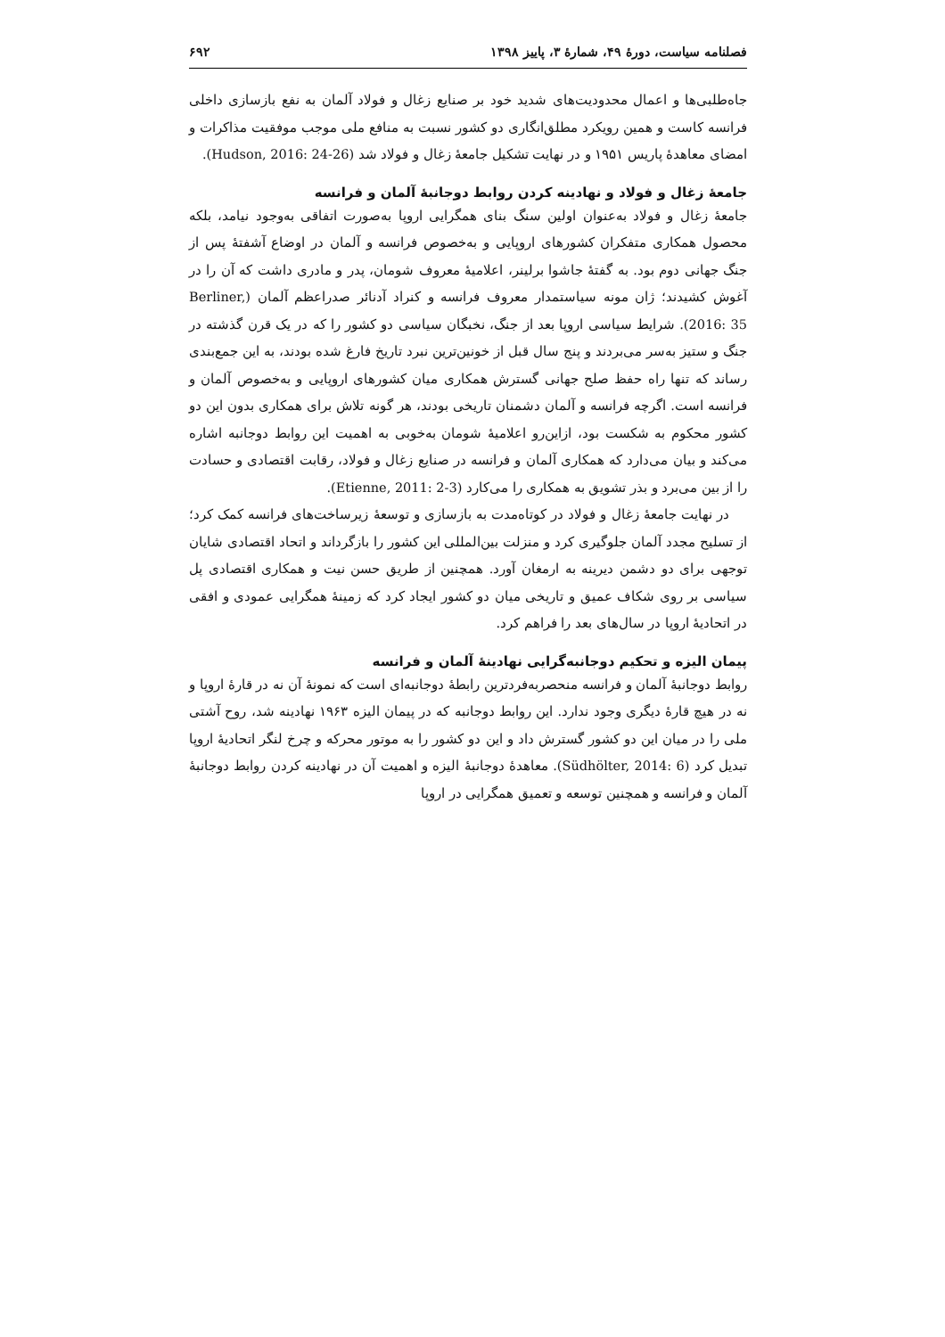فصلنامه سیاست، دورهٔ ۴۹، شمارهٔ ۳، پاییز ۱۳۹۸ ۶۹۲
جاه‌طلبی‌ها و اعمال محدودیت‌های شدید خود بر صنایع زغال و فولاد آلمان به نفع بازسازی داخلی فرانسه کاست و همین رویکرد مطلق‌انگاری دو کشور نسبت به منافع ملی موجب موفقیت مذاکرات و امضای معاهدهٔ پاریس ۱۹۵۱ و در نهایت تشکیل جامعهٔ زغال و فولاد شد (Hudson, 2016: 24-26).
جامعهٔ زغال و فولاد و نهادینه کردن روابط دوجانبهٔ آلمان و فرانسه
جامعهٔ زغال و فولاد به‌عنوان اولین سنگ بنای همگرایی اروپا به‌صورت اتفاقی به‌وجود نیامد، بلکه محصول همکاری متفکران کشورهای اروپایی و به‌خصوص فرانسه و آلمان در اوضاع آشفتهٔ پس از جنگ جهانی دوم بود. به گفتهٔ جاشوا برلینر، اعلامیهٔ معروف شومان، پدر و مادری داشت که آن را در آغوش کشیدند؛ ژان مونه سیاستمدار معروف فرانسه و کنراد آدنائر صدراعظم آلمان (Berliner, 2016: 35). شرایط سیاسی اروپا بعد از جنگ، نخبگان سیاسی دو کشور را که در یک قرن گذشته در جنگ و ستیز به‌سر می‌بردند و پنج سال قبل از خونین‌ترین نبرد تاریخ فارغ شده بودند، به این جمع‌بندی رساند که تنها راه حفظ صلح جهانی گسترش همکاری میان کشورهای اروپایی و به‌خصوص آلمان و فرانسه است. اگرچه فرانسه و آلمان دشمنان تاریخی بودند، هر گونه تلاش برای همکاری بدون این دو کشور محکوم به شکست بود، ازاین‌رو اعلامیهٔ شومان به‌خوبی به اهمیت این روابط دوجانبه اشاره می‌کند و بیان می‌دارد که همکاری آلمان و فرانسه در صنایع زغال و فولاد، رقابت اقتصادی و حسادت را از بین می‌برد و بذر تشویق به همکاری را می‌کارد (Etienne, 2011: 2-3).
در نهایت جامعهٔ زغال و فولاد در کوتاه‌مدت به بازسازی و توسعهٔ زیرساخت‌های فرانسه کمک کرد؛ از تسلیح مجدد آلمان جلوگیری کرد و منزلت بین‌المللی این کشور را بازگرداند و اتحاد اقتصادی شایان توجهی برای دو دشمن دیرینه به ارمغان آورد. همچنین از طریق حسن نیت و همکاری اقتصادی پل سیاسی بر روی شکاف عمیق و تاریخی میان دو کشور ایجاد کرد که زمینهٔ همگرایی عمودی و افقی در اتحادیهٔ اروپا در سال‌های بعد را فراهم کرد.
پیمان الیزه و تحکیم دوجانبه‌گرایی نهادینهٔ آلمان و فرانسه
روابط دوجانبهٔ آلمان و فرانسه منحصربه‌فردترین رابطهٔ دوجانبه‌ای است که نمونهٔ آن نه در قارهٔ اروپا و نه در هیچ قارهٔ دیگری وجود ندارد. این روابط دوجانبه که در پیمان الیزه ۱۹۶۳ نهادینه شد، روح آشتی ملی را در میان این دو کشور گسترش داد و این دو کشور را به موتور محرکه و چرخ لنگر اتحادیهٔ اروپا تبدیل کرد (Südhölter, 2014: 6). معاهدهٔ دوجانبهٔ الیزه و اهمیت آن در نهادینه کردن روابط دوجانبهٔ آلمان و فرانسه و همچنین توسعه و تعمیق همگرایی در اروپا